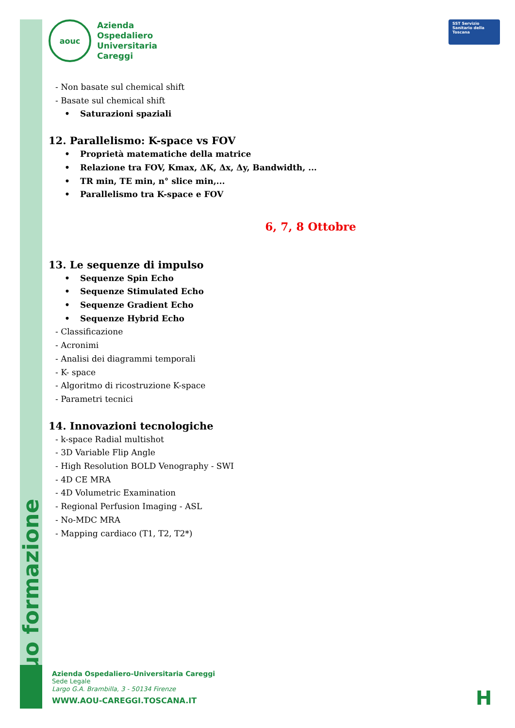uo formazione
aouc
Azienda
Ospedaliero
Universitaria
Careggi
SST Servizio Sanitario della Toscana
- Non basate sul chemical shift
- Basate sul chemical shift
• Saturazioni spaziali
12. Parallelismo: K-space vs FOV
• Proprietà matematiche della matrice
• Relazione tra FOV, Kmax, ΔK, Δx, Δy, Bandwidth, ...
• TR min, TE min, n° slice min,...
• Parallelismo tra K-space e FOV
6, 7, 8 Ottobre
13. Le sequenze di impulso
• Sequenze Spin Echo
• Sequenze Stimulated Echo
• Sequenze Gradient Echo
• Sequenze Hybrid Echo
- Classificazione
- Acronimi
- Analisi dei diagrammi temporali
- K- space
- Algoritmo di ricostruzione K-space
- Parametri tecnici
14. Innovazioni tecnologiche
- k-space Radial multishot
- 3D Variable Flip Angle
- High Resolution BOLD Venography - SWI
- 4D CE MRA
- 4D Volumetric Examination
- Regional Perfusion Imaging - ASL
- No-MDC MRA
- Mapping cardiaco (T1, T2, T2*)
Azienda Ospedaliero-Universitaria Careggi
Sede Legale
Largo G.A. Brambilla, 3 - 50134 Firenze
WWW.AOU-CAREGGI.TOSCANA.IT
H